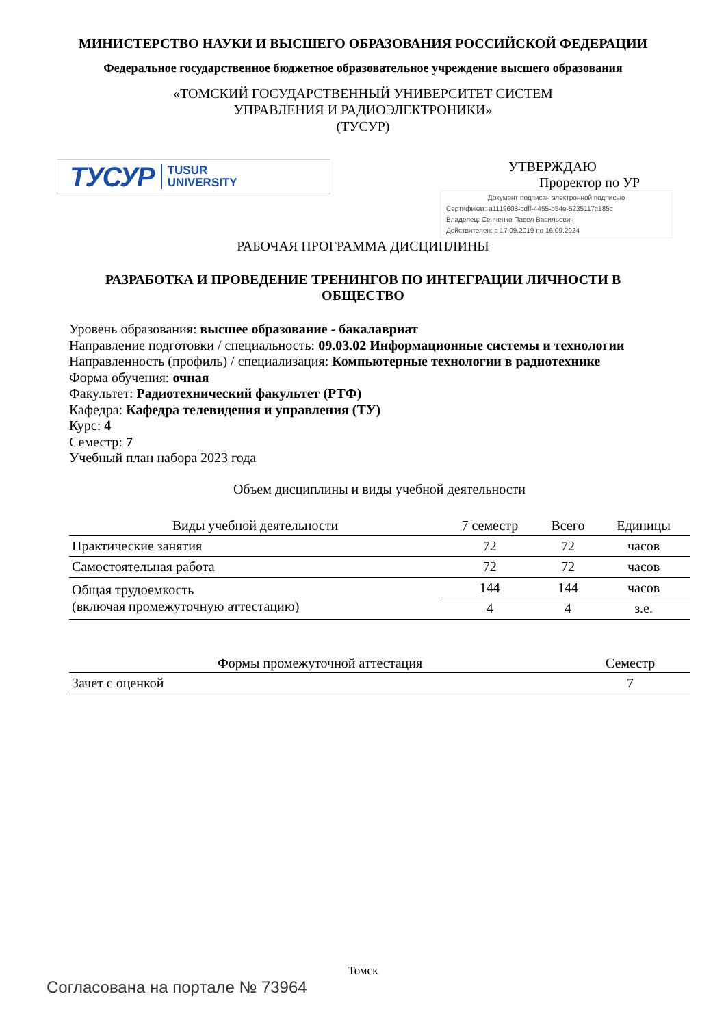МИНИСТЕРСТВО НАУКИ И ВЫСШЕГО ОБРАЗОВАНИЯ РОССИЙСКОЙ ФЕДЕРАЦИИ
Федеральное государственное бюджетное образовательное учреждение высшего образования
«ТОМСКИЙ ГОСУДАРСТВЕННЫЙ УНИВЕРСИТЕТ СИСТЕМ
УПРАВЛЕНИЯ И РАДИОЭЛЕКТРОНИКИ»
(ТУСУР)
ТУСУР TUSUR
UNIVERSITY
УТВЕРЖДАЮ
Проректор по УР
Документ подписан электронной подписью
Сертификат: a1119608-cdff-4455-b54e-5235117c185c
Владелец: Сенченко Павел Васильевич
Действителен: с 17.09.2019 по 16.09.2024
РАБОЧАЯ ПРОГРАММА ДИСЦИПЛИНЫ
РАЗРАБОТКА И ПРОВЕДЕНИЕ ТРЕНИНГОВ ПО ИНТЕГРАЦИИ ЛИЧНОСТИ В
ОБЩЕСТВО
Уровень образования: высшее образование - бакалавриат
Направление подготовки / специальность: 09.03.02 Информационные системы и технологии
Направленность (профиль) / специализация: Компьютерные технологии в радиотехнике
Форма обучения: очная
Факультет: Радиотехнический факультет (РТФ)
Кафедра: Кафедра телевидения и управления (ТУ)
Курс: 4
Семестр: 7
Учебный план набора 2023 года
Объем дисциплины и виды учебной деятельности
| Виды учебной деятельности | 7 семестр | Всего | Единицы |
| --- | --- | --- | --- |
| Практические занятия | 72 | 72 | часов |
| Самостоятельная работа | 72 | 72 | часов |
| Общая трудоемкость (включая промежуточную аттестацию) | 144 | 144 | часов |
| | 4 | 4 | з.е. |
| Формы промежуточной аттестация | Семестр |
| --- | --- |
| Зачет с оценкой | 7 |
Томск
Согласована на портале № 73964